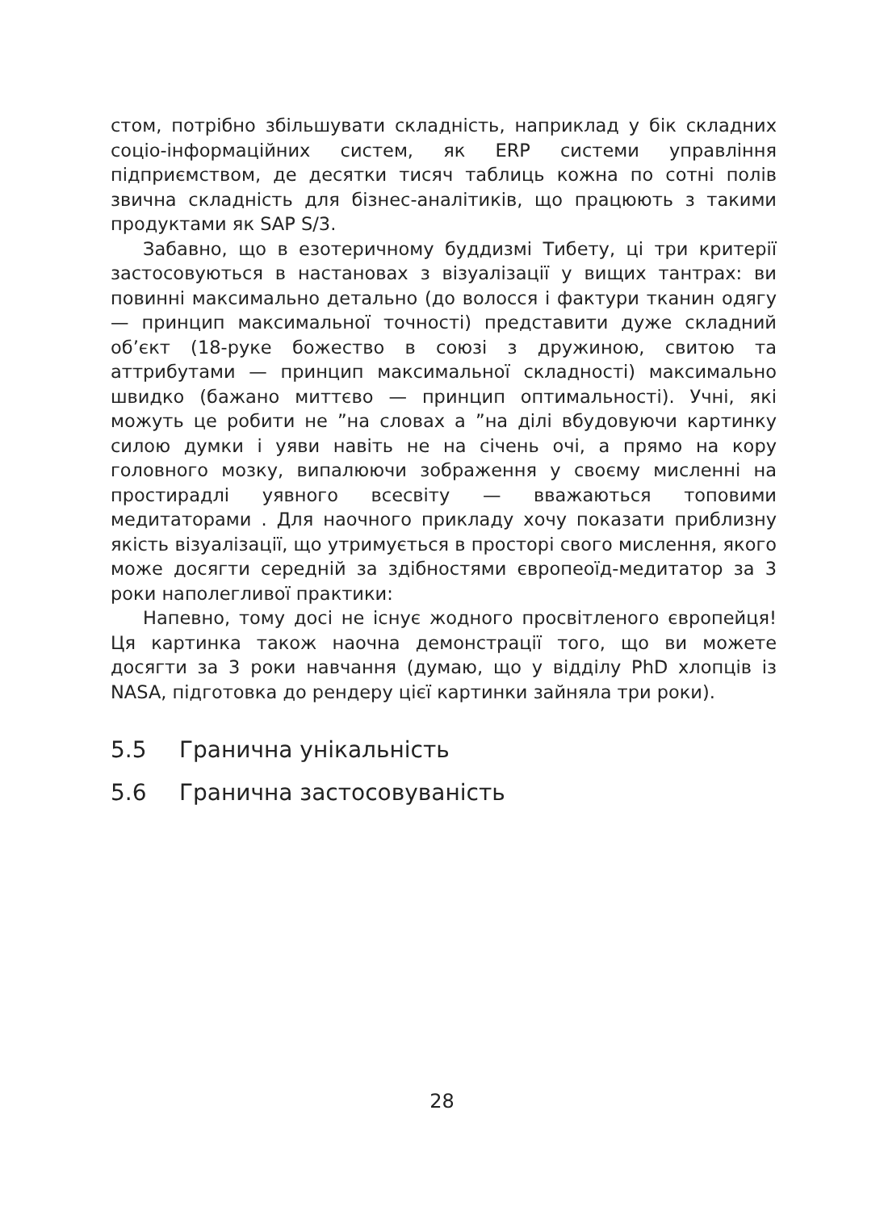стом, потрібно збільшувати складність, наприклад у бік складних соціо-інформаційних систем, як ERP системи управління підприємством, де десятки тисяч таблиць кожна по сотні полів звична складність для бізнес-аналітиків, що працюють з такими продуктами як SAP S/3.
Забавно, що в езотеричному буддизмі Тибету, ці три критерії застосовуються в настановах з візуалізації у вищих тантрах: ви повинні максимально детально (до волосся і фактури тканин одягу — принцип максимальної точності) представити дуже складний об’єкт (18-руке божество в союзі з дружиною, свитою та аттрибутами — принцип максимальної складності) максимально швидко (бажано миттєво — принцип оптимальності). Учні, які можуть це робити не ”на словах а ”на ділі вбудовуючи картинку силою думки і уяви навіть не на січень очі, а прямо на кору головного мозку, випалюючи зображення у своєму мисленні на простирадлі уявного всесвіту — вважаються топовими медитаторами . Для наочного прикладу хочу показати приблизну якість візуалізації, що утримується в просторі свого мислення, якого може досягти середній за здібностями європеоїд-медитатор за 3 роки наполегливої практики:
Напевно, тому досі не існує жодного просвітленого європейця! Ця картинка також наочна демонстрації того, що ви можете досягти за 3 роки навчання (думаю, що у відділу PhD хлопців із NASA, підготовка до рендеру цієї картинки зайняла три роки).
5.5 Гранична унікальність
5.6 Гранична застосовуваність
28